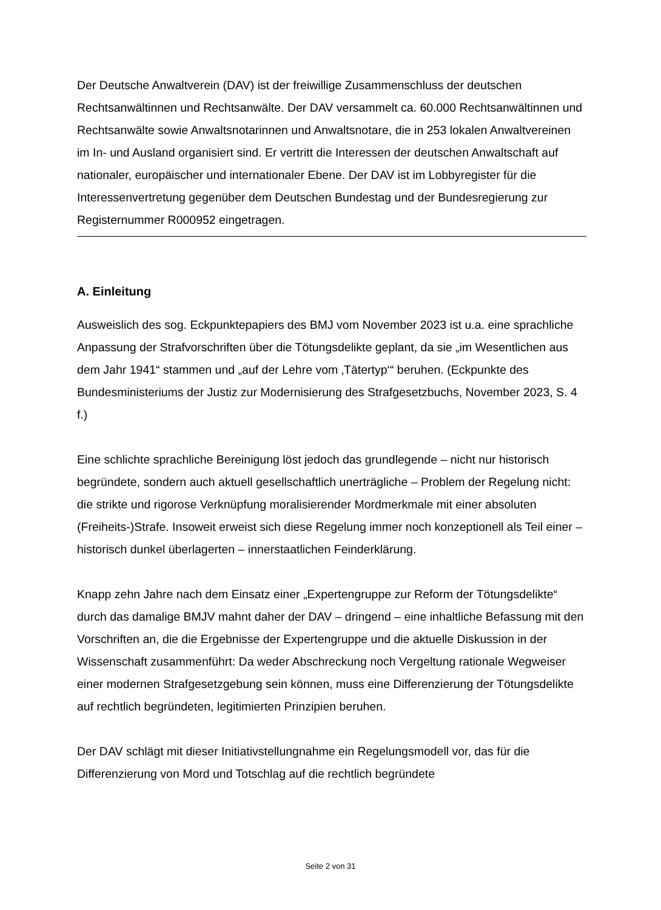Der Deutsche Anwaltverein (DAV) ist der freiwillige Zusammenschluss der deutschen Rechtsanwältinnen und Rechtsanwälte. Der DAV versammelt ca. 60.000 Rechtsanwältinnen und Rechtsanwälte sowie Anwaltsnotarinnen und Anwaltsnotare, die in 253 lokalen Anwaltvereinen im In- und Ausland organisiert sind. Er vertritt die Interessen der deutschen Anwaltschaft auf nationaler, europäischer und internationaler Ebene. Der DAV ist im Lobbyregister für die Interessenvertretung gegenüber dem Deutschen Bundestag und der Bundesregierung zur Registernummer R000952 eingetragen.
A. Einleitung
Ausweislich des sog. Eckpunktepapiers des BMJ vom November 2023 ist u.a. eine sprachliche Anpassung der Strafvorschriften über die Tötungsdelikte geplant, da sie „im Wesentlichen aus dem Jahr 1941“ stammen und „auf der Lehre vom ‚Tätertyp‘“ beruhen. (Eckpunkte des Bundesministeriums der Justiz zur Modernisierung des Strafgesetzbuchs, November 2023, S. 4 f.)
Eine schlichte sprachliche Bereinigung löst jedoch das grundlegende – nicht nur historisch begründete, sondern auch aktuell gesellschaftlich unerträgliche – Problem der Regelung nicht: die strikte und rigorose Verknüpfung moralisierender Mordmerkmale mit einer absoluten (Freiheits-)Strafe. Insoweit erweist sich diese Regelung immer noch konzeptionell als Teil einer – historisch dunkel überlagerten – innerstaatlichen Feinderklärung.
Knapp zehn Jahre nach dem Einsatz einer „Expertengruppe zur Reform der Tötungsdelikte“ durch das damalige BMJV mahnt daher der DAV – dringend – eine inhaltliche Befassung mit den Vorschriften an, die die Ergebnisse der Expertengruppe und die aktuelle Diskussion in der Wissenschaft zusammenführt: Da weder Abschreckung noch Vergeltung rationale Wegweiser einer modernen Strafgesetzgebung sein können, muss eine Differenzierung der Tötungsdelikte auf rechtlich begründeten, legitimierten Prinzipien beruhen.
Der DAV schlägt mit dieser Initiativstellungnahme ein Regelungsmodell vor, das für die Differenzierung von Mord und Totschlag auf die rechtlich begründete
Seite 2 von 31